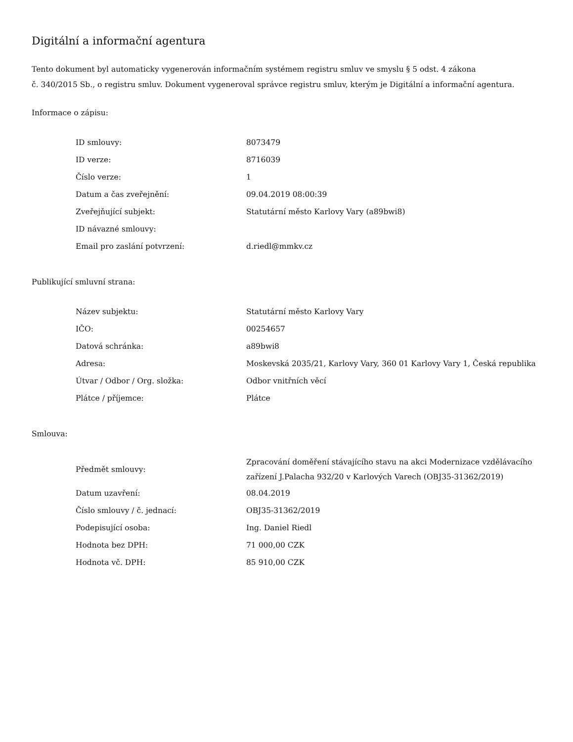Digitální a informační agentura
Tento dokument byl automaticky vygenerován informačním systémem registru smluv ve smyslu § 5 odst. 4 zákona
č. 340/2015 Sb., o registru smluv. Dokument vygeneroval správce registru smluv, kterým je Digitální a informační agentura.
Informace o zápisu:
| ID smlouvy: | 8073479 |
| ID verze: | 8716039 |
| Číslo verze: | 1 |
| Datum a čas zveřejnění: | 09.04.2019 08:00:39 |
| Zveřejňující subjekt: | Statutární město Karlovy Vary (a89bwi8) |
| ID návazné smlouvy: | |
| Email pro zaslání potvrzení: | d.riedl@mmkv.cz |
Publikující smluvní strana:
| Název subjektu: | Statutární město Karlovy Vary |
| IČO: | 00254657 |
| Datová schránka: | a89bwi8 |
| Adresa: | Moskevská 2035/21, Karlovy Vary, 360 01 Karlovy Vary 1, Česká republika |
| Útvar / Odbor / Org. složka: | Odbor vnitřních věcí |
| Plátce / příjemce: | Plátce |
Smlouva:
| Předmět smlouvy: | Zpracování doměření stávajícího stavu na akci Modernizace vzdělávacího zařízení J.Palacha 932/20 v Karlových Varech (OBJ35-31362/2019) |
| Datum uzavření: | 08.04.2019 |
| Číslo smlouvy / č. jednací: | OBJ35-31362/2019 |
| Podepisující osoba: | Ing. Daniel Riedl |
| Hodnota bez DPH: | 71 000,00 CZK |
| Hodnota vč. DPH: | 85 910,00 CZK |